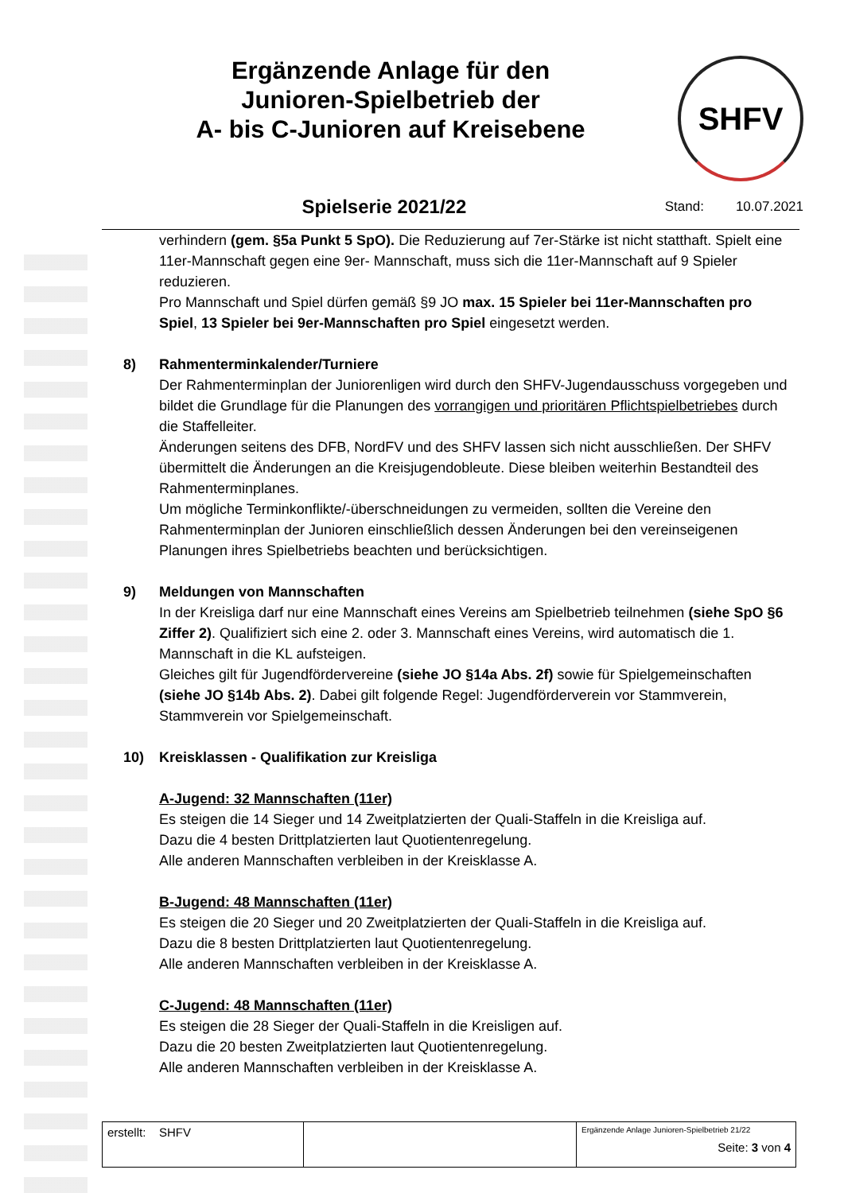Ergänzende Anlage für den
Junioren-Spielbetrieb der
A- bis C-Junioren auf Kreisebene
SHFV
Spielserie 2021/22
Stand: 10.07.2021
verhindern (gem. §5a Punkt 5 SpO). Die Reduzierung auf 7er-Stärke ist nicht statthaft. Spielt eine 11er-Mannschaft gegen eine 9er- Mannschaft, muss sich die 11er-Mannschaft auf 9 Spieler reduzieren.
Pro Mannschaft und Spiel dürfen gemäß §9 JO max. 15 Spieler bei 11er-Mannschaften pro Spiel, 13 Spieler bei 9er-Mannschaften pro Spiel eingesetzt werden.
8) Rahmenterminkalender/Turniere
Der Rahmenterminplan der Juniorenligen wird durch den SHFV-Jugendausschuss vorgegeben und bildet die Grundlage für die Planungen des vorrangigen und prioritären Pflichtspielbetriebes durch die Staffelleiter.
Änderungen seitens des DFB, NordFV und des SHFV lassen sich nicht ausschließen. Der SHFV übermittelt die Änderungen an die Kreisjugendobleute. Diese bleiben weiterhin Bestandteil des Rahmenterminplanes.
Um mögliche Terminkonflikte/-überschneidungen zu vermeiden, sollten die Vereine den Rahmenterminplan der Junioren einschließlich dessen Änderungen bei den vereinseigenen Planungen ihres Spielbetriebs beachten und berücksichtigen.
9) Meldungen von Mannschaften
In der Kreisliga darf nur eine Mannschaft eines Vereins am Spielbetrieb teilnehmen (siehe SpO §6 Ziffer 2). Qualifiziert sich eine 2. oder 3. Mannschaft eines Vereins, wird automatisch die 1. Mannschaft in die KL aufsteigen.
Gleiches gilt für Jugendfördervereine (siehe JO §14a Abs. 2f) sowie für Spielgemeinschaften (siehe JO §14b Abs. 2). Dabei gilt folgende Regel: Jugendförderverein vor Stammverein, Stammverein vor Spielgemeinschaft.
10) Kreisklassen - Qualifikation zur Kreisliga
A-Jugend: 32 Mannschaften (11er)
Es steigen die 14 Sieger und 14 Zweitplatzierten der Quali-Staffeln in die Kreisliga auf.
Dazu die 4 besten Drittplatzierten laut Quotientenregelung.
Alle anderen Mannschaften verbleiben in der Kreisklasse A.
B-Jugend: 48 Mannschaften (11er)
Es steigen die 20 Sieger und 20 Zweitplatzierten der Quali-Staffeln in die Kreisliga auf.
Dazu die 8 besten Drittplatzierten laut Quotientenregelung.
Alle anderen Mannschaften verbleiben in der Kreisklasse A.
C-Jugend: 48 Mannschaften (11er)
Es steigen die 28 Sieger der Quali-Staffeln in die Kreisligen auf.
Dazu die 20 besten Zweitplatzierten laut Quotientenregelung.
Alle anderen Mannschaften verbleiben in der Kreisklasse A.
| erstellt: SHFV | | Ergänzende Anlage Junioren-Spielbetrieb 21/22 Seite: 3 von 4 |